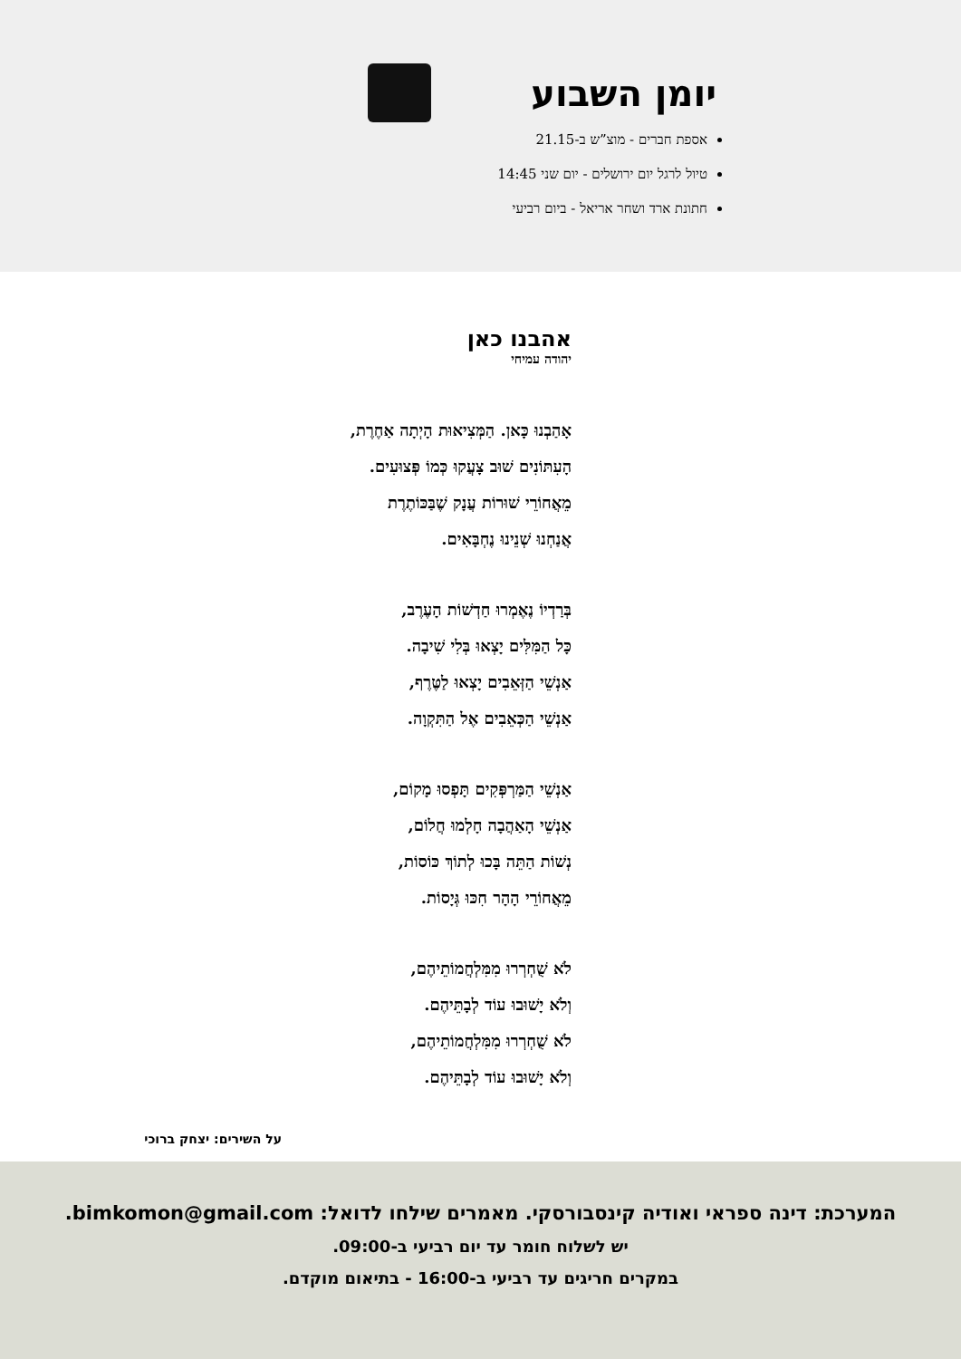יומן השבוע
אספת חברים - מוצ”ש ב-21.15
טיול לרגל יום ירושלים - יום שני 14:45
חתונת ארד ושחר אריאל - ביום רביעי
אהבנו כאן
יהודה עמיחי
אָהַבְנוּ כָּאן. הַמְּצִיאוּת הָיְתָה אַחֶרֶת,
הָעִתּוֹנִים שׁוּב צָעֲקוּ כְּמוֹ פְּצוּעִים.
מֵאֲחוֹרֵי שׁוּרוֹת עֲנָק שֶׁבַּכּוֹתֶרֶת
אֲנַחְנוּ שְׁנֵינוּ נֶחְבָּאִים.
בְּרַדְיוֹ נֶאֶמְרוּ חַדְשׁוֹת הָעֶרֶב,
כָּל הַמִּלִּים יָצְאוּ בְּלִי שִׁיבָה.
אַנְשֵׁי הַזְּאֵבִים יָצְאוּ לַטֶּרֶף,
אַנְשֵׁי הַכְּאֵבִים אֶל הַתִּקְוָה.
אַנְשֵׁי הַמַּרְפְּקִים תָּפְסוּ מָקוֹם,
אַנְשֵׁי הָאַהֲבָה חָלְמוּ חֲלוֹם,
נְשׁוֹת הַתֵּה בָּכוּ לְתוֹךְ כּוֹסוֹת,
מֵאֲחוֹרֵי הָהָר חִכּוּ גְּיָסוֹת.
לֹא שֻׁחְרְרוּ מִמִּלְחֲמוֹתֵיהֶם,
וְלֹא יָשׁוּבוּ עוֹד לְבָתֵּיהֶם.
לֹא שֻׁחְרְרוּ מִמִּלְחֲמוֹתֵיהֶם,
וְלֹא יָשׁוּבוּ עוֹד לְבָתֵּיהֶם.
על השירים: יצחק ברוכי
המערכת: דינה ספראי ואודיה קינסבורסקי. מאמרים שילחו לדואל: bimkomon@gmail.com.
יש לשלוח חומר עד יום רביעי ב-09:00.
במקרים חריגים עד רביעי ב-16:00 - בתיאום מוקדם.